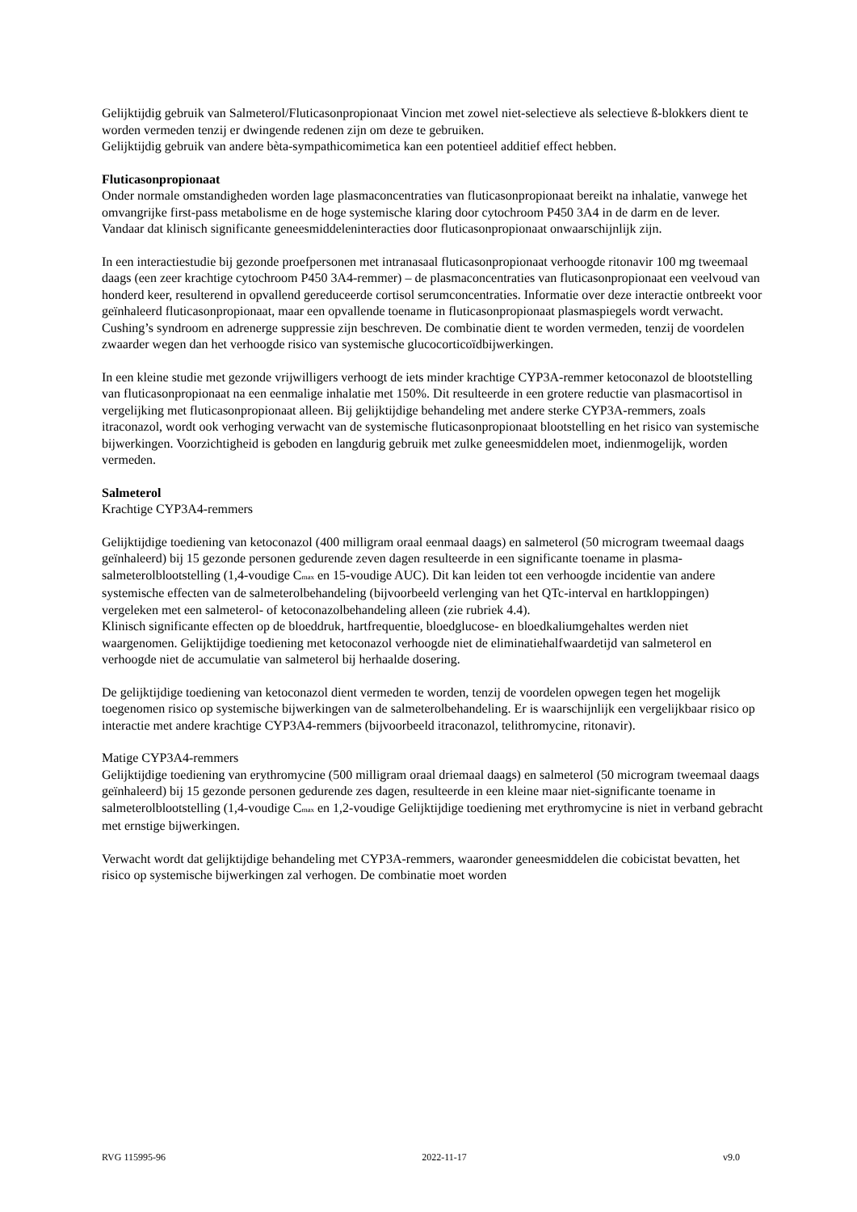Gelijktijdig gebruik van Salmeterol/Fluticasonpropionaat Vincion met zowel niet-selectieve als selectieve ß-blokkers dient te worden vermeden tenzij er dwingende redenen zijn om deze te gebruiken.
Gelijktijdig gebruik van andere bèta-sympathicomimetica kan een potentieel additief effect hebben.
Fluticasonpropionaat
Onder normale omstandigheden worden lage plasmaconcentraties van fluticasonpropionaat bereikt na inhalatie, vanwege het omvangrijke first-pass metabolisme en de hoge systemische klaring door cytochroom P450 3A4 in de darm en de lever. Vandaar dat klinisch significante geneesmiddeleninteracties door fluticasonpropionaat onwaarschijnlijk zijn.
In een interactiestudie bij gezonde proefpersonen met intranasaal fluticasonpropionaat verhoogde ritonavir 100 mg tweemaal daags (een zeer krachtige cytochroom P450 3A4-remmer) – de plasmaconcentraties van fluticasonpropionaat een veelvoud van honderd keer, resulterend in opvallend gereduceerde cortisol serumconcentraties. Informatie over deze interactie ontbreekt voor geïnhaleerd fluticasonpropionaat, maar een opvallende toename in fluticasonpropionaat plasmaspiegels wordt verwacht. Cushing’s syndroom en adrenerge suppressie zijn beschreven. De combinatie dient te worden vermeden, tenzij de voordelen zwaarder wegen dan het verhoogde risico van systemische glucocorticoïdbijwerkingen.
In een kleine studie met gezonde vrijwilligers verhoogt de iets minder krachtige CYP3A-remmer ketoconazol de blootstelling van fluticasonpropionaat na een eenmalige inhalatie met 150%. Dit resulteerde in een grotere reductie van plasmacortisol in vergelijking met fluticasonpropionaat alleen. Bij gelijktijdige behandeling met andere sterke CYP3A-remmers, zoals itraconazol, wordt ook verhoging verwacht van de systemische fluticasonpropionaat blootstelling en het risico van systemische bijwerkingen. Voorzichtigheid is geboden en langdurig gebruik met zulke geneesmiddelen moet, indienmogelijk, worden vermeden.
Salmeterol
Krachtige CYP3A4-remmers
Gelijktijdige toediening van ketoconazol (400 milligram oraal eenmaal daags) en salmeterol (50 microgram tweemaal daags geïnhaleerd) bij 15 gezonde personen gedurende zeven dagen resulteerde in een significante toename in plasma-salmeterolblootstelling (1,4-voudige C<sub>max</sub> en 15-voudige AUC). Dit kan leiden tot een verhoogde incidentie van andere systemische effecten van de salmeterolbehandeling (bijvoorbeeld verlenging van het QTc-interval en hartkloppingen) vergeleken met een salmeterol- of ketoconazolbehandeling alleen (zie rubriek 4.4).
Klinisch significante effecten op de bloeddruk, hartfrequentie, bloedglucose- en bloedkaliumgehaltes werden niet waargenomen. Gelijktijdige toediening met ketoconazol verhoogde niet de eliminatiehalfwaardetijd van salmeterol en verhoogde niet de accumulatie van salmeterol bij herhaalde dosering.
De gelijktijdige toediening van ketoconazol dient vermeden te worden, tenzij de voordelen opwegen tegen het mogelijk toegenomen risico op systemische bijwerkingen van de salmeterolbehandeling. Er is waarschijnlijk een vergelijkbaar risico op interactie met andere krachtige CYP3A4-remmers (bijvoorbeeld itraconazol, telithromycine, ritonavir).
Matige CYP3A4-remmers
Gelijktijdige toediening van erythromycine (500 milligram oraal driemaal daags) en salmeterol (50 microgram tweemaal daags geïnhaleerd) bij 15 gezonde personen gedurende zes dagen, resulteerde in een kleine maar niet-significante toename in salmeterolblootstelling (1,4-voudige C<sub>max</sub> en 1,2-voudige Gelijktijdige toediening met erythromycine is niet in verband gebracht met ernstige bijwerkingen.
Verwacht wordt dat gelijktijdige behandeling met CYP3A-remmers, waaronder geneesmiddelen die cobicistat bevatten, het risico op systemische bijwerkingen zal verhogen. De combinatie moet worden
RVG 115995-96 2022-11-17 v9.0